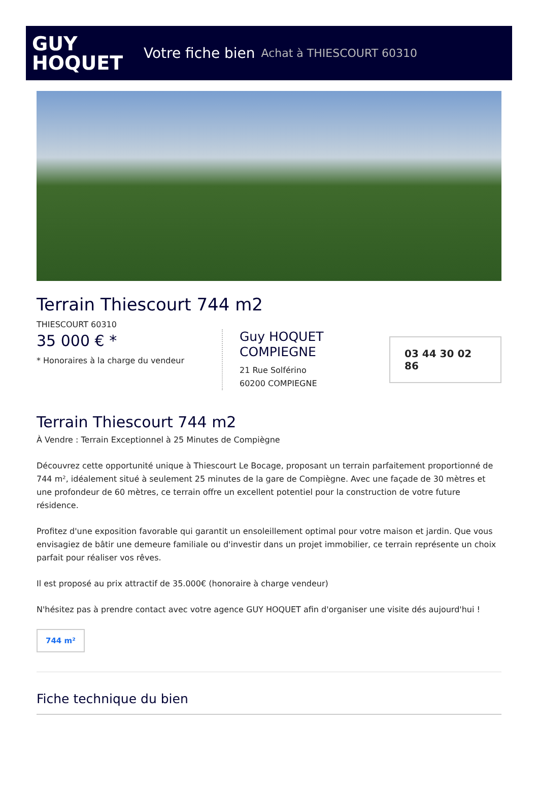GUY
HOQUET
Votre fiche bien Achat à THIESCOURT 60310
Terrain Thiescourt 744 m2
THIESCOURT 60310
35 000 € *
* Honoraires à la charge du vendeur
Guy HOQUET COMPIEGNE
21 Rue Solférino
60200 COMPIEGNE
03 44 30 02 86
Terrain Thiescourt 744 m2
À Vendre : Terrain Exceptionnel à 25 Minutes de Compiègne
Découvrez cette opportunité unique à Thiescourt Le Bocage, proposant un terrain parfaitement proportionné de 744 m², idéalement situé à seulement 25 minutes de la gare de Compiègne. Avec une façade de 30 mètres et une profondeur de 60 mètres, ce terrain offre un excellent potentiel pour la construction de votre future résidence.
Profitez d'une exposition favorable qui garantit un ensoleillement optimal pour votre maison et jardin. Que vous envisagiez de bâtir une demeure familiale ou d'investir dans un projet immobilier, ce terrain représente un choix parfait pour réaliser vos rêves.
Il est proposé au prix attractif de 35.000€ (honoraire à charge vendeur)
N'hésitez pas à prendre contact avec votre agence GUY HOQUET afin d'organiser une visite dés aujourd'hui !
744 m²
Fiche technique du bien